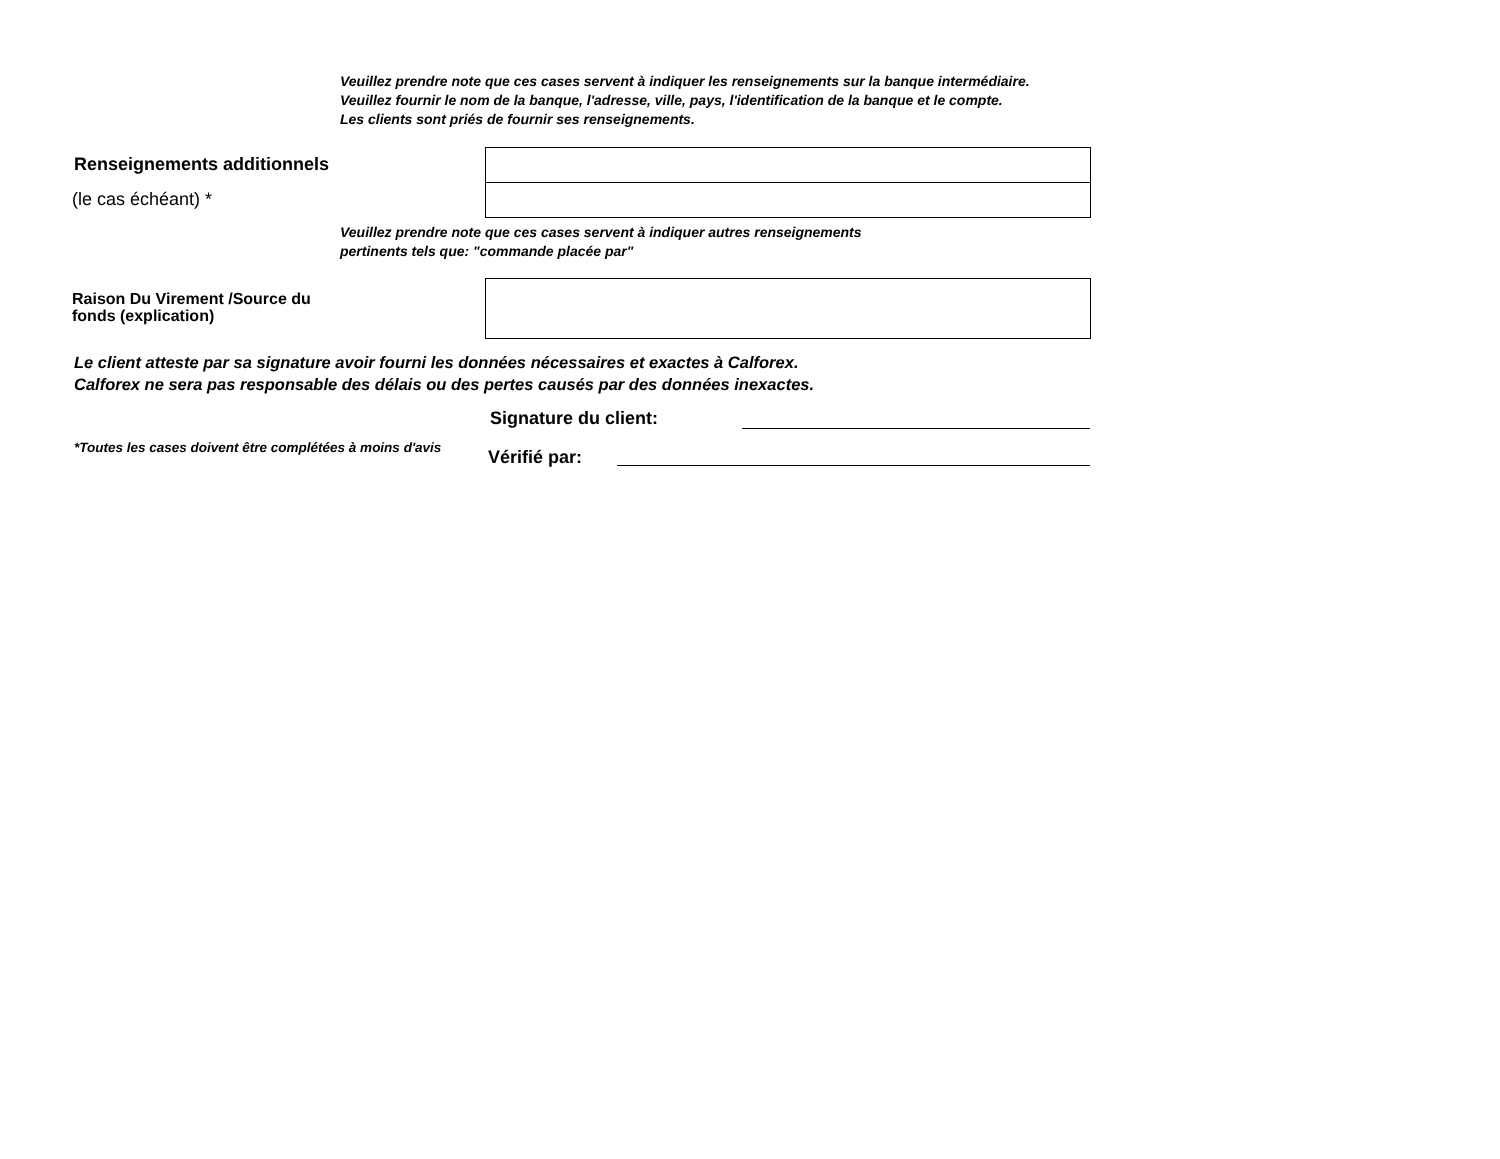Veuillez prendre note que ces cases servent à indiquer les renseignements sur la banque intermédiaire.
Veuillez fournir le nom de la banque, l'adresse, ville, pays, l'identification de la banque et le compte.
Les clients sont priés de fournir ses renseignements.
Renseignements additionnels
(le cas échéant) *
Veuillez prendre note que ces cases servent à indiquer autres renseignements
pertinents tels que: "commande placée par"
Raison Du Virement /Source du
fonds (explication)
Le client atteste par sa signature avoir fourni les données nécessaires et exactes à Calforex.
Calforex ne sera pas responsable des délais ou des pertes causés par des données inexactes.
Signature du client:
*Toutes les cases doivent être complétées à moins d'avis
Vérifié par: